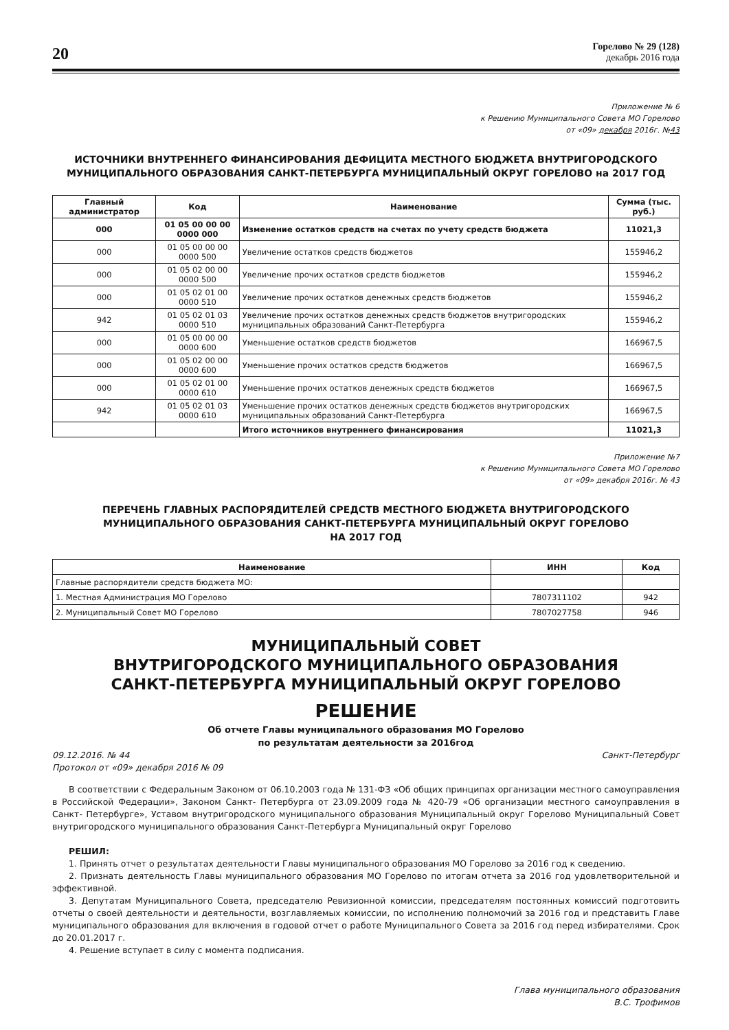20
Горелово № 29 (128)
декабрь 2016 года
Приложение № 6
к Решению Муниципального Совета МО Горелово
от «09» декабря 2016г. №43
ИСТОЧНИКИ ВНУТРЕННЕГО ФИНАНСИРОВАНИЯ ДЕФИЦИТА МЕСТНОГО БЮДЖЕТА ВНУТРИГОРОДСКОГО МУНИЦИПАЛЬНОГО ОБРАЗОВАНИЯ САНКТ-ПЕТЕРБУРГА МУНИЦИПАЛЬНЫЙ ОКРУГ ГОРЕЛОВО на 2017 ГОД
| Главный администратор | Код | Наименование | Сумма (тыс. руб.) |
| --- | --- | --- | --- |
| 000 | 01 05 00 00 00 0000 000 | Изменение остатков средств на счетах по учету средств бюджета | 11021,3 |
| 000 | 01 05 00 00 00 0000 500 | Увеличение остатков средств бюджетов | 155946,2 |
| 000 | 01 05 02 00 00 0000 500 | Увеличение прочих остатков средств бюджетов | 155946,2 |
| 000 | 01 05 02 01 00 0000 510 | Увеличение прочих остатков денежных средств бюджетов | 155946,2 |
| 942 | 01 05 02 01 03 0000 510 | Увеличение прочих остатков денежных средств бюджетов внутригородских муниципальных образований Санкт-Петербурга | 155946,2 |
| 000 | 01 05 00 00 00 0000 600 | Уменьшение остатков средств бюджетов | 166967,5 |
| 000 | 01 05 02 00 00 0000 600 | Уменьшение прочих остатков средств бюджетов | 166967,5 |
| 000 | 01 05 02 01 00 0000 610 | Уменьшение прочих остатков денежных средств бюджетов | 166967,5 |
| 942 | 01 05 02 01 03 0000 610 | Уменьшение прочих остатков денежных средств бюджетов внутригородских муниципальных образований Санкт-Петербурга | 166967,5 |
| | | Итого источников внутреннего финансирования | 11021,3 |
Приложение №7
к Решению Муниципального Совета МО Горелово
от «09» декабря 2016г. № 43
ПЕРЕЧЕНЬ ГЛАВНЫХ РАСПОРЯДИТЕЛЕЙ СРЕДСТВ МЕСТНОГО БЮДЖЕТА ВНУТРИГОРОДСКОГО МУНИЦИПАЛЬНОГО ОБРАЗОВАНИЯ САНКТ-ПЕТЕРБУРГА МУНИЦИПАЛЬНЫЙ ОКРУГ ГОРЕЛОВО
НА 2017 ГОД
| Наименование | ИНН | Код |
| --- | --- | --- |
| Главные распорядители средств бюджета МО: | | |
| 1. Местная Администрация МО Горелово | 7807311102 | 942 |
| 2. Муниципальный Совет МО Горелово | 7807027758 | 946 |
МУНИЦИПАЛЬНЫЙ СОВЕТ
ВНУТРИГОРОДСКОГО МУНИЦИПАЛЬНОГО ОБРАЗОВАНИЯ
САНКТ-ПЕТЕРБУРГА МУНИЦИПАЛЬНЫЙ ОКРУГ ГОРЕЛОВО
РЕШЕНИЕ
Об отчете Главы муниципального образования МО Горелово
по результатам деятельности за 2016год
09.12.2016. № 44 Санкт-Петербург
Протокол от «09» декабря 2016 № 09
В соответствии с Федеральным Законом от 06.10.2003 года № 131-ФЗ «Об общих принципах организации местного самоуправления в Российской Федерации», Законом Санкт- Петербурга от 23.09.2009 года № 420-79 «Об организации местного самоуправления в Санкт- Петербурге», Уставом внутригородского муниципального образования Муниципальный округ Горелово Муниципальный Совет внутригородского муниципального образования Санкт-Петербурга Муниципальный округ Горелово
РЕШИЛ:
1. Принять отчет о результатах деятельности Главы муниципального образования МО Горелово за 2016 год к сведению.
2. Признать деятельность Главы муниципального образования МО Горелово по итогам отчета за 2016 год удовлетворительной и эффективной.
3. Депутатам Муниципального Совета, председателю Ревизионной комиссии, председателям постоянных комиссий подготовить отчеты о своей деятельности и деятельности, возглавляемых комиссии, по исполнению полномочий за 2016 год и представить Главе муниципального образования для включения в годовой отчет о работе Муниципального Совета за 2016 год перед избирателями. Срок до 20.01.2017 г.
4. Решение вступает в силу с момента подписания.
Глава муниципального образования
В.С. Трофимов